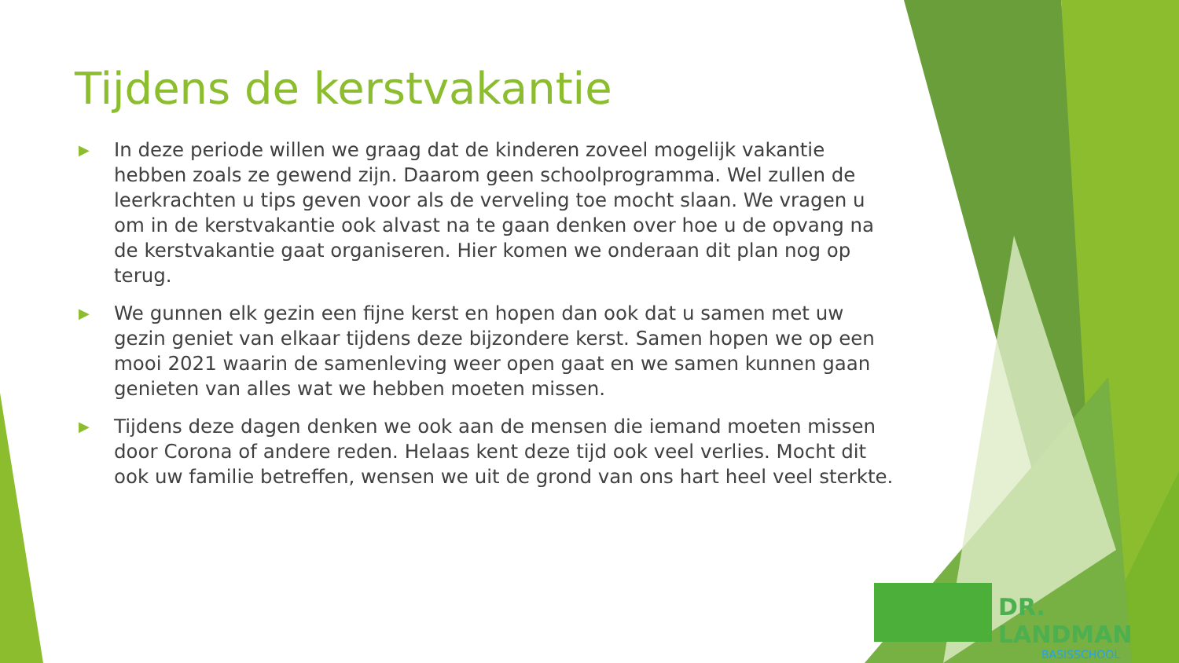Tijdens de kerstvakantie
▶ In deze periode willen we graag dat de kinderen zoveel mogelijk vakantie hebben zoals ze gewend zijn. Daarom geen schoolprogramma. Wel zullen de leerkrachten u tips geven voor als de verveling toe mocht slaan. We vragen u om in de kerstvakantie ook alvast na te gaan denken over hoe u de opvang na de kerstvakantie gaat organiseren. Hier komen we onderaan dit plan nog op terug.
▶ We gunnen elk gezin een fijne kerst en hopen dan ook dat u samen met uw gezin geniet van elkaar tijdens deze bijzondere kerst. Samen hopen we op een mooi 2021 waarin de samenleving weer open gaat en we samen kunnen gaan genieten van alles wat we hebben moeten missen.
▶ Tijdens deze dagen denken we ook aan de mensen die iemand moeten missen door Corona of andere reden. Helaas kent deze tijd ook veel verlies. Mocht dit ook uw familie betreffen, wensen we uit de grond van ons hart heel veel sterkte.
DR. LANDMAN
BASISSCHOOL